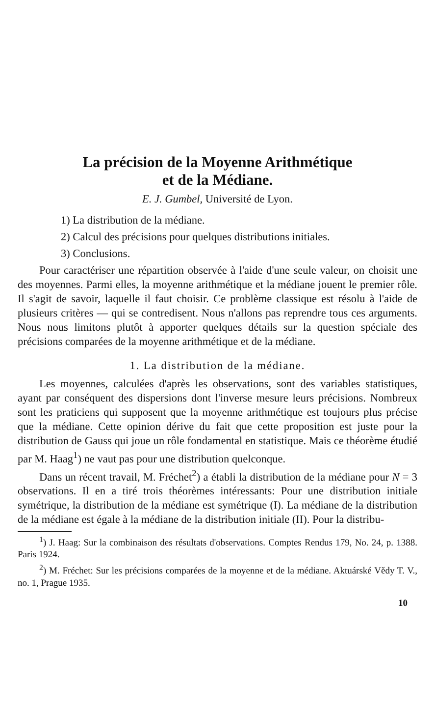La précision de la Moyenne Arithmétique
et de la Médiane.
E. J. Gumbel, Université de Lyon.
1) La distribution de la médiane.
2) Calcul des précisions pour quelques distributions initiales.
3) Conclusions.
Pour caractériser une répartition observée à l'aide d'une seule valeur, on choisit une des moyennes. Parmi elles, la moyenne arithmétique et la médiane jouent le premier rôle. Il s'agit de savoir, laquelle il faut choisir. Ce problème classique est résolu à l'aide de plusieurs critères — qui se contredisent. Nous n'allons pas reprendre tous ces arguments. Nous nous limitons plutôt à apporter quelques détails sur la question spéciale des précisions comparées de la moyenne arithmétique et de la médiane.
1. La distribution de la médiane.
Les moyennes, calculées d'après les observations, sont des variables statistiques, ayant par conséquent des dispersions dont l'inverse mesure leurs précisions. Nombreux sont les praticiens qui supposent que la moyenne arithmétique est toujours plus précise que la médiane. Cette opinion dérive du fait que cette proposition est juste pour la distribution de Gauss qui joue un rôle fondamental en statistique. Mais ce théorème étudié par M. Haag<sup>1</sup>) ne vaut pas pour une distribution quelconque.
Dans un récent travail, M. Fréchet<sup>2</sup>) a établi la distribution de la médiane pour N = 3 observations. Il en a tiré trois théorèmes intéressants: Pour une distribution initiale symétrique, la distribution de la médiane est symétrique (I). La médiane de la distribution de la médiane est égale à la médiane de la distribution initiale (II). Pour la distribu-
<sup>1</sup>) J. Haag: Sur la combinaison des résultats d'observations. Comptes Rendus 179, No. 24, p. 1388. Paris 1924.
<sup>2</sup>) M. Fréchet: Sur les précisions comparées de la moyenne et de la médiane. Aktuárské Vědy T. V., no. 1, Prague 1935.
10